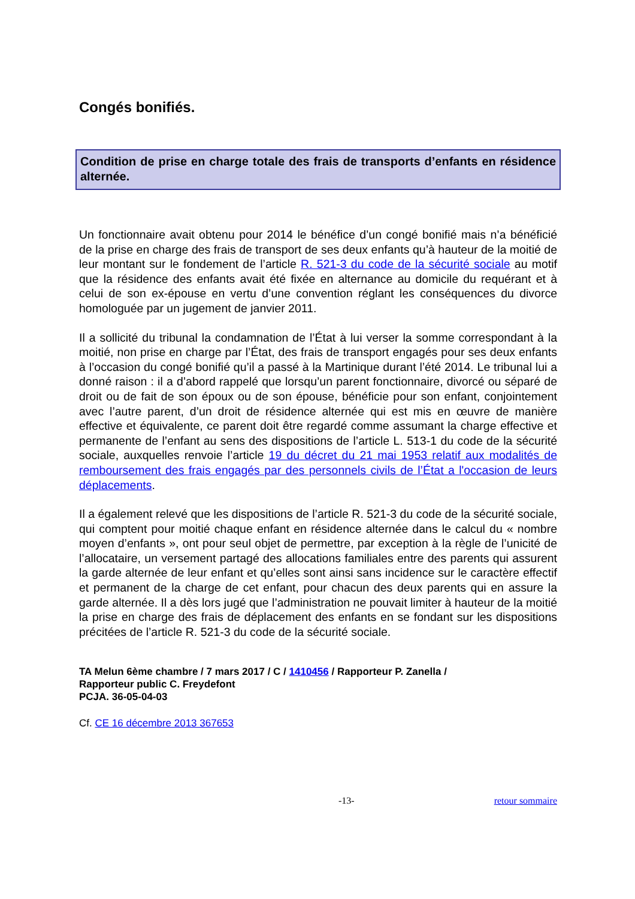Congés bonifiés.
Condition de prise en charge totale des frais de transports d’enfants en résidence alternée.
Un fonctionnaire avait obtenu pour 2014 le bénéfice d’un congé bonifié mais n’a bénéficié de la prise en charge des frais de transport de ses deux enfants qu’à hauteur de la moitié de leur montant sur le fondement de l’article R. 521-3 du code de la sécurité sociale au motif que la résidence des enfants avait été fixée en alternance au domicile du requérant et à celui de son ex-épouse en vertu d’une convention réglant les conséquences du divorce homologuée par un jugement de janvier 2011.
Il a sollicité du tribunal la condamnation de l’État à lui verser la somme correspondant à la moitié, non prise en charge par l’État, des frais de transport engagés pour ses deux enfants à l’occasion du congé bonifié qu’il a passé à la Martinique durant l’été 2014. Le tribunal lui a donné raison : il a d’abord rappelé que lorsqu’un parent fonctionnaire, divorcé ou séparé de droit ou de fait de son époux ou de son épouse, bénéficie pour son enfant, conjointement avec l’autre parent, d’un droit de résidence alternée qui est mis en œuvre de manière effective et équivalente, ce parent doit être regardé comme assumant la charge effective et permanente de l’enfant au sens des dispositions de l’article L. 513-1 du code de la sécurité sociale, auxquelles renvoie l’article 19 du décret du 21 mai 1953 relatif aux modalités de remboursement des frais engagés par des personnels civils de l’État a l'occasion de leurs déplacements.
Il a également relevé que les dispositions de l’article R. 521-3 du code de la sécurité sociale, qui comptent pour moitié chaque enfant en résidence alternée dans le calcul du « nombre moyen d’enfants », ont pour seul objet de permettre, par exception à la règle de l’unicité de l’allocataire, un versement partagé des allocations familiales entre des parents qui assurent la garde alternée de leur enfant et qu’elles sont ainsi sans incidence sur le caractère effectif et permanent de la charge de cet enfant, pour chacun des deux parents qui en assure la garde alternée. Il a dès lors jugé que l’administration ne pouvait limiter à hauteur de la moitié la prise en charge des frais de déplacement des enfants en se fondant sur les dispositions précitées de l’article R. 521-3 du code de la sécurité sociale.
TA Melun 6ème chambre / 7 mars 2017 / C / 1410456 / Rapporteur P. Zanella /
Rapporteur public C. Freydefont
PCJA. 36-05-04-03
Cf. CE 16 décembre 2013 367653
-13- retour sommaire